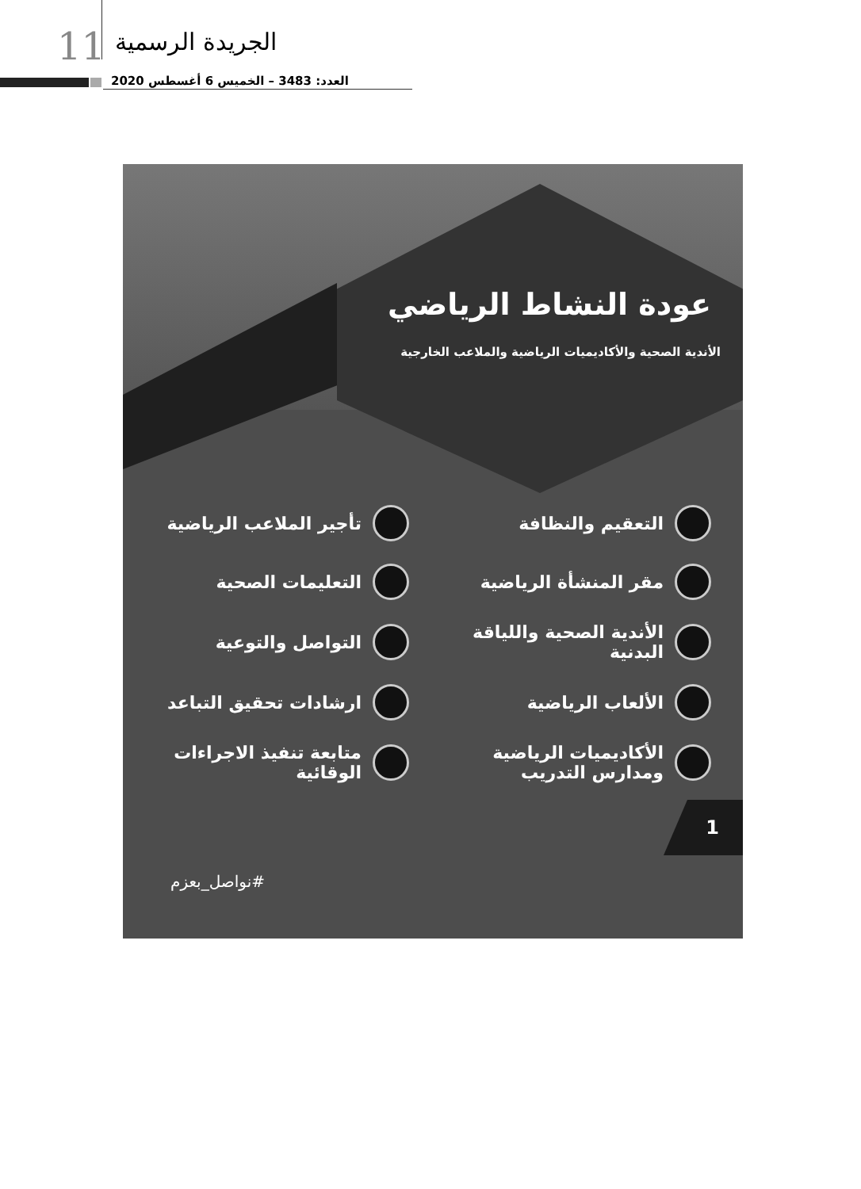11 الجريدة الرسمية
العدد: 3483 – الخميس 6 أغسطس 2020
عودة النشاط الرياضي
الأندية الصحية والأكاديميات الرياضية والملاعب الخارجية
التعقيم والنظافة
تأجير الملاعب الرياضية
مقر المنشأة الرياضية
التعليمات الصحية
الأندية الصحية واللياقة البدنية
التواصل والتوعية
الألعاب الرياضية
ارشادات تحقيق التباعد
الأكاديميات الرياضية ومدارس التدريب
متابعة تنفيذ الاجراءات الوقائية
1
#نواصل_بعزم